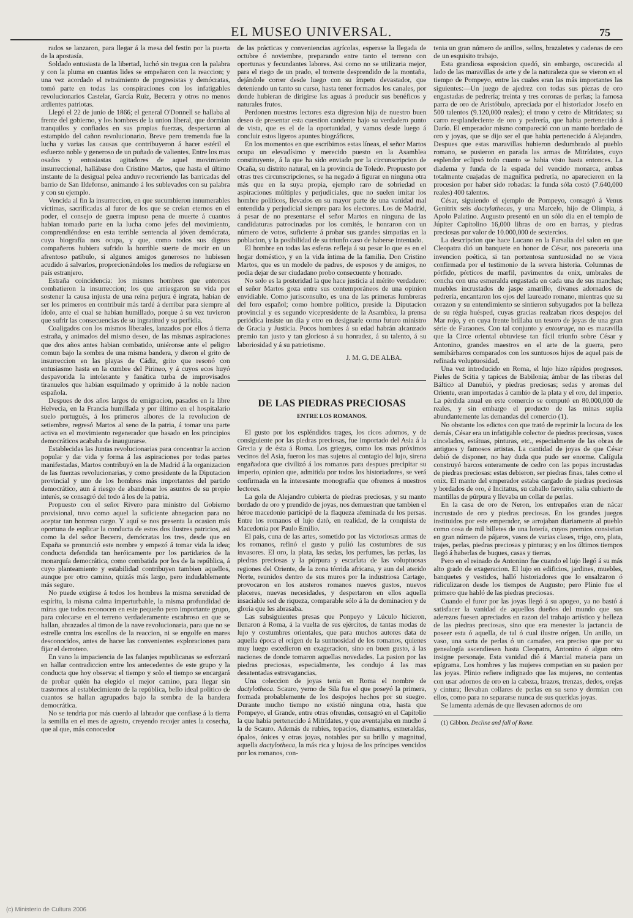EL MUSEO UNIVERSAL. 75
rados se lanzaron, para llegar á la mesa del festin por la puerta de la apostasía.
Soldado entusiasta de la libertad, luchó sin tregua con la palabra y con la pluma en cuantas lides se empeñaron con la reaccion; y una vez acordado el retraimiento de progresistas y demócratas, tomó parte en todas las conspiraciones con los infatigables revolucionarios Castelar, García Ruiz, Becerra y otros no menos ardientes patriotas.
Llegó el 22 de junio de 1866; el general O'Donnell se hallaba al frente del gobierno, y los hombres de la union liberal, que dormian tranquilos y confiados en sus propias fuerzas, despertaron al estampido del cañon revolucionario. Breve pero tremenda fue la lucha y varias las causas que contribuyeron á hacer estéril el esfuerzo noble y generoso de un puñado de valientes. Entre los mas osados y entusiastas agitadores de aquel movimiento insurreccional, hallábase don Cristino Martos, que hasta el último instante de la desigual pelea anduvo recorriendo las barricadas del barrio de San Ildefonso, animando á los sublevados con su palabra y con su ejemplo.
Vencida al fin la insurreccion, en que sucumbieron innumerables víctimas, sacrificadas al furor de los que se creian eternos en el poder, el consejo de guerra impuso pena de muerte á cuantos habian tomado parte en la lucha como jefes del movimiento, comprendiéndose en esta terrible sentencia al jóven demócrata, cuya biografía nos ocupa, y que, como todos sus dignos compañeros hubiera sufrido la horrible suerte de morir en un afrentoso patíbulo, si algunos amigos generosos no hubiesen acudido á salvarlos, proporcionándoles los medios de refugiarse en país estranjero.
Estraña coincidencia: los mismos hombres que entonces combatieron la insurreccion; los que arriesgaron su vida por sostener la causa injusta de una reina perjura é ingrata, habian de ser los primeros en contribuir más tardé á derribar para siempre al ídolo, ante el cual se habian humillado, porque á su vez tuvieron que sufrir las consecuencias de su ingratitud y su perfidia.
Coaligados con los mismos liberales, lanzados por ellos á tierra estraña, y animados del mismo deseo, de las mismas aspiraciones que dos años antes habian combatido, uniéronse ante el peligro comun bajo la sombra de una misma bandera, y dieron el grito de insurreccion en las playas de Cádiz, grito que resonó con entusiasmo hasta en la cumbre del Pirineo, y á cuyos ecos huyó despavorida la intolerante y fanática turba de improvisados tiranuelos que habian esquilmado y oprimido á la noble nacion española.
Despues de dos años largos de emigracion, pasados en la libre Helvecia, en la Francia humillada y por último en el hospitalario suelo portugués, á los primeros albores de la revolucion de setiembre, regresó Martos al seno de la patria, á tomar una parte activa en el movimiento regenerador que basado en los principios democráticos acababa de inaugurarse.
Establecidas las Juntas revolucionarias para concentrar la accion popular y dar vida y forma á las aspiraciones por todas partes manifestadas, Martos contribuyó en la de Madrid á la organizacion de las fuerzas revolucionarias, y como presidente de la Diputacion provincial y uno de los hombres más importantes del partido democrático, aun á riesgo de abandonar los asuntos de su propio interés, se consagró del todo á los de la patria.
Propuesto con el señor Rivero para ministro del Gobierno provisional, tuvo como aquel la suficiente abnegacion para no aceptar tan honroso cargo. Y aquí se nos presenta la ocasion más oportuna de esplicar la conducta de estos dos ilustres patricios, asi como la del señor Becerra, demócratas los tres, desde que en España se pronunció este nombre y empezó á tomar vida la idea; conducta defendida tan heróicamente por los partidarios de la monarquía democrática, como combatida por los de la república, á cuyo planteamiento y estabilidad contribuyen tambien aquellos, aunque por otro camino, quizás más largo, pero indudablemente más seguro.
No puede exigirse á todos los hombres la misma serenidad de espíritu, la misma calma imperturbable, la misma profundidad de miras que todos reconocen en este pequeño pero importante grupo, para colocarse en el terreno verdaderamente escabroso en que se hallan, abrazados al timon de la nave revolucionaria, para que no se estrelle contra los escollos de la reaccion, ni se engolfe en mares desconocidos, antes de hacer las convenientes exploraciones para fijar el derrotero.
En vano la impaciencia de las falanjes republicanas se esforzará en hallar contradiccion entre los antecedentes de este grupo y la conducta que hoy observa: el tiempo y solo el tiempo se encargará de probar quién ha elegido el mejor camino, para llegar sin trastornos al establecimiento de la república, bello ideal político de cuantos se hallan agrupados bajo la sombra de la bandera democrática.
No se tendria por más cuerdo al labrador que confiase á la tierra la semilla en el mes de agosto, creyendo recojer antes la cosecha, que al que, más conocedor
de las prácticas y conveniencias agrícolas, esperase la llegada de octubre ó noviembre, preparando entre tanto el terreno con oportunas y fecundantes labores. Asi como no se utilizaria mejor, para el riego de un prado, el torrente desprendido de la montaña, dejándole correr desde luego con su ímpetu devastador, que deteniendo un tanto su curso, hasta tener formados los canales, por donde hubieran de dirigirse las aguas á producir sus benéficos y naturales frutos.
Perdonen nuestros lectores esta digresion hija de nuestro buen deseo de presentar esta cuestion candente bajo su verdadero punto de vista, que es el de la oportunidad, y vamos desde luego á concluir estos ligeros apuntes biográficos.
En los momentos en que escribimos estas líneas, el señor Martos ocupa un elevadísimo y merecido puesto en la Asamblea constituyente, á la que ha sido enviado por la circunscripcion de Ocaña, su distrito natural, en la provincia de Toledo. Propuesto por otras tres circunscripciones, se ha negado á figurar en ninguna otra más que en la suya propia, ejemplo raro de sobriedad en aspiraciones múltiples y perjudiciales, que no suelen imitar los hombre políticos, llevados en su mayor parte de una vanidad mal entendida y perjudicial siempre para los electores. Los de Madrid, á pesar de no presentarse el señor Martos en ninguna de las candidaturas patrocinadas por los comités, le honraron con un número de votos, suficiente á probar sus grandes simpatias en la poblacion, y la posibilidad de su triunfo caso de haberse intentado.
El hombre en todas las esferas refleja á su pesar lo que es en el hogar doméstico, y en la vida íntima de la familia. Don Cristino Martos, que es un modelo de padres, de esposos y de amigos, no podia dejar de ser ciudadano probo consecuente y honrado.
No solo es la posteridad la que hace justicia al mérito verdadero: el señor Martos goza entre sus contemporáneos de una opinion envidiable. Como jurisconsulto, es una de las primeras lumbreras del foro español; como hombre político, preside la Diputacion provincial y es segundo vicepresidente de la Asamblea, la prensa periódica insiste un dia y otro en designarle como futuro ministro de Gracia y Justicia. Pocos hombres á su edad habrán alcanzado premio tan justo y tan glorioso á su honradez, á su talento, á su laboriosidad y á su patriotismo.
J. M. G. DE ALBA.
DE LAS PIEDRAS PRECIOSAS
ENTRE LOS ROMANOS.
El gusto por los espléndidos trages, los ricos adornos, y de consiguiente por las piedras preciosas, fue importado del Asia á la Grecia y de ésta á Roma. Los griegos, como los mas próximos vecinos del Asia, fueron los mas sujetos al contagio del lujo, sirena engañadora que civilizó á los romanos para despues precipitar su imperio, opinion que, admitida por todos los historiadores, se verá confirmada en la interesante monografía que ofremos á nuestros lectores.
La gola de Alejandro cubierta de piedras preciosas, y su manto bordado de oro y prendido de joyas, nos demuestran que tambien el héroe macedonio participó de la flaqueza afeminada de los persas. Entre los romanos el lujo datò, en realidad, de la conquista de Macedonia por Paulo Emilio.
El pais, cuna de las artes, sometido por las victoriosas armas de los romanos, refinó el gusto y pulió las costumbres de sus invasores. El oro, la plata, las sedas, los perfumes, las perlas, las piedras preciosas y la púrpura y escarlata de las voluptuosas regiones del Oriente, de la zona tórrida africana, y aun del aterido Norte, reunidos dentro de sus muros por la industriosa Cartago, provocaron en los austeros romanos nuevos gustos, nuevos placeres, nuevas necesidades, y despertaron en ellos aquella insaciable sed de riqueza, comparable sólo á la de dominacion y de gloria que les abrasaba.
Las subsiguientes presas que Ponpeyo y Lúculo hicieron, llenaron á Roma, á la vuelta de sus ejércitos, de tantas modas de lujo y costumbres orientales, que para muchos autores data de aquella época el orígen de la suntuosidad de los romanos, quienes muy luego escedieron en exageracion, sino en buen gusto, á las naciones de donde tomaron aquellas novedades. La pasion por las piedras preciosas, especialmente, les condujo á las mas desatentadas estravagancias.
Una coleccion de joyas tenia en Roma el nombre de dactylotheca. Scauro, yerno de Sila fue el que poseyó la primera, formada probablemente de los despojos hechos por su suegro. Durante mucho tiempo no existió ninguna otra, hasta que Pompeyo, el Grande, entre otras ofrendas, consagró en el Capitolio la que habia pertenecido á Mitrídates, y que aventajaba en mucho á la de Scauro. Además de rubíes, topacios, diamantes, esmeraldas, ópalos, ónices y otras joyas, notables por su brillo y magnitud, aquella dactylotheca, la más rica y lujosa de los príncipes vencidos por los romanos, con-
tenia un gran número de anillos, sellos, brazaletes y cadenas de oro de un esquisito trabajo.
Esta grandiosa esposicion quedó, sin embargo, oscurecida al lado de las maravillas de arte y de la naturaleza que se vieron en el tiempo de Pompeyo, entre las cuales eran las más importantes las siguientes:—Un juego de ajedrez con todas sus piezas de oro engastadas de pedrería; treinta y tres coronas de perlas; la famosa parra de oro de Aristóbulo, apreciada por el historiador Josefo en 500 talentos (9.120,000 reales); el trono y cetro de Mitrídates; su carro resplandeciente de oro y pedrería, que habia pertenecido á Darío. El emperador mismo compareció con un manto bordado de oro y joyas, que se dijo ser el que habia pertenecido á Alejandro. Despues que estas maravillas hubieron deslumbrado al pueblo romano, se pusieron en parada las armas de Mitrídates, cuyo esplendor eclipsó todo cuanto se habia visto hasta entonces. La diadema y funda de la espada del vencido monarca, ambas totalmente cuajadas de magnífica pedrería, no aparecieron en la procesion por haber sido robadas: la funda sóla costó (7.640,000 reales) 400 talentos.
César, siguiendo el ejemplo de Pompeyo, consagró á Venus Genitrix seis dactylathecas, y una Marcelo, hijo de Olimpia, á Apolo Palatino. Augusto presentó en un sólo dia en el templo de Júpiter Capitolino 16,000 libras de oro en barras, y piedras preciosas por valor de 10.000,000 de sextercios.
La descripcion que hace Lucano en la Farsalia del salon en que Cleopatra dió un banquete en honor de César, nos pareceria una invencion poética, si tan portentosa suntuosidad no se viera confirmada por el testimonio de la severa historia. Columnas de pórfido, pórticos de marfil, pavimentos de onix, umbrales de concha con una esmeralda engastada en cada una de sus manchas; muebles incrustados de jaspe amarillo, divanes adornados de pedrería, encantaron los ojos del laureado romano, mientras que su corazon y su entendimiento se sintieron subyugados por la belleza de su régia huésped, cuyas gracias realzaban ricos despojos del Mar rojo, y en cuya frente brillaba un tesoro de joyas de una gran série de Faraones. Con tal conjunto y entourage, no es maravilla que la Circe oriental obtuviese tan fácil triunfo sobre César y Antonino, grandes maestros en el arte de la guerra, pero semibárbaros comparados con los suntuosos hijos de aquel pais de refinada voluptuosidad.
Una vez introducido en Roma, el lujo hizo rápidos progresos. Pieles de Scitia y tapices de Babilonia; ámbar de las riberas del Báltico al Danubió, y piedras preciosas; sedas y aromas del Oriente, eran importadas á cambio de la plata y el oro, del imperio. La pérdida anual en este comercio se computó en 80.000,000 de reales, y sin embargo el producto de las minas suplia abundantemente las demandas del comercio (1).
No obstante los edictos con que trató de reprimir la locura de los demás, César era un infatigable colector de piedras preciosas, vasos cincelados, estátuas, pinturas, etc., especialmente de las obras de antiguos y famosos artistas. La cantidad de joyas de que César debió de disponer, no hay duda que pudo ser enorme. Calígula construyó barcos enteramente de cedro con las popas incrustadas de piedras preciosas: estas debieron, ser piedras finas, tales como el onix. El manto del emperador estaba cargado de piedras preciosas y bordados de oro, é Incitatus, su caballo favorito, salia cubierto de mantillas de púrpura y llevaba un collar de perlas.
En la casa de oro de Neron, los entrepaños eran de nácar incrustado de oro y piedras preciosas. En los grandes juegos instituidos por este emperador, se arrojaban diariamente al pueblo como cosa de mil billetes de una lotería, cuyos premios consistian en gran número de pájaros, vasos de varias clases, trigo, oro, plata, trajes, perlas, piedras preciosas y pinturas; y en los últimos tiempos llegó á haberlas de buques, casas y tierras.
Pero en el reinado de Antonino fue cuando el lujo llegó á su más alto grado de exageracion. El lujo en edificios, jardines, muebles, banquetes y vestidos, halló historiadores que lo ensalzaron ó ridiculizaron desde los tiempos de Augusto; pero Plinio fue el primero que habló de las piedras preciosas.
Cuando el furor por las joyas llegó á su apogeo, ya no bastó á satisfacer la vanidad de aquellos dueños del mundo que sus aderezos fuesen apreciados en razon del trabajo artístico y belleza de las piedras preciosas, sino que era menester la jactancia de poseer esta ó aquella, de tal ó cual ilustre orígen. Un anillo, un vaso, una sarta de perlas ó un camafeo, era preciso que por su genealogía ascendiesen hasta Cleopatra, Antonino ó algun otro insigne personaje. Esta vanidad dió á Marcial materia para un epígrama. Los hombres y las mujeres competian en su pasion por las joyas. Plinio refiere indignado que las mujeres, no contentas con usar adornos de oro en la cabeza, brazos, trenzas, dedos, orejas y cintura; llevaban collares de perlas en su seno y dormian con ellos, como para no separarse nunca de sus queridas joyas.
Se lamenta además de que llevasen adornos de oro
(1) Gibbon. Decline and fall of Rome.
(c) Ministerio de Cultura 2006